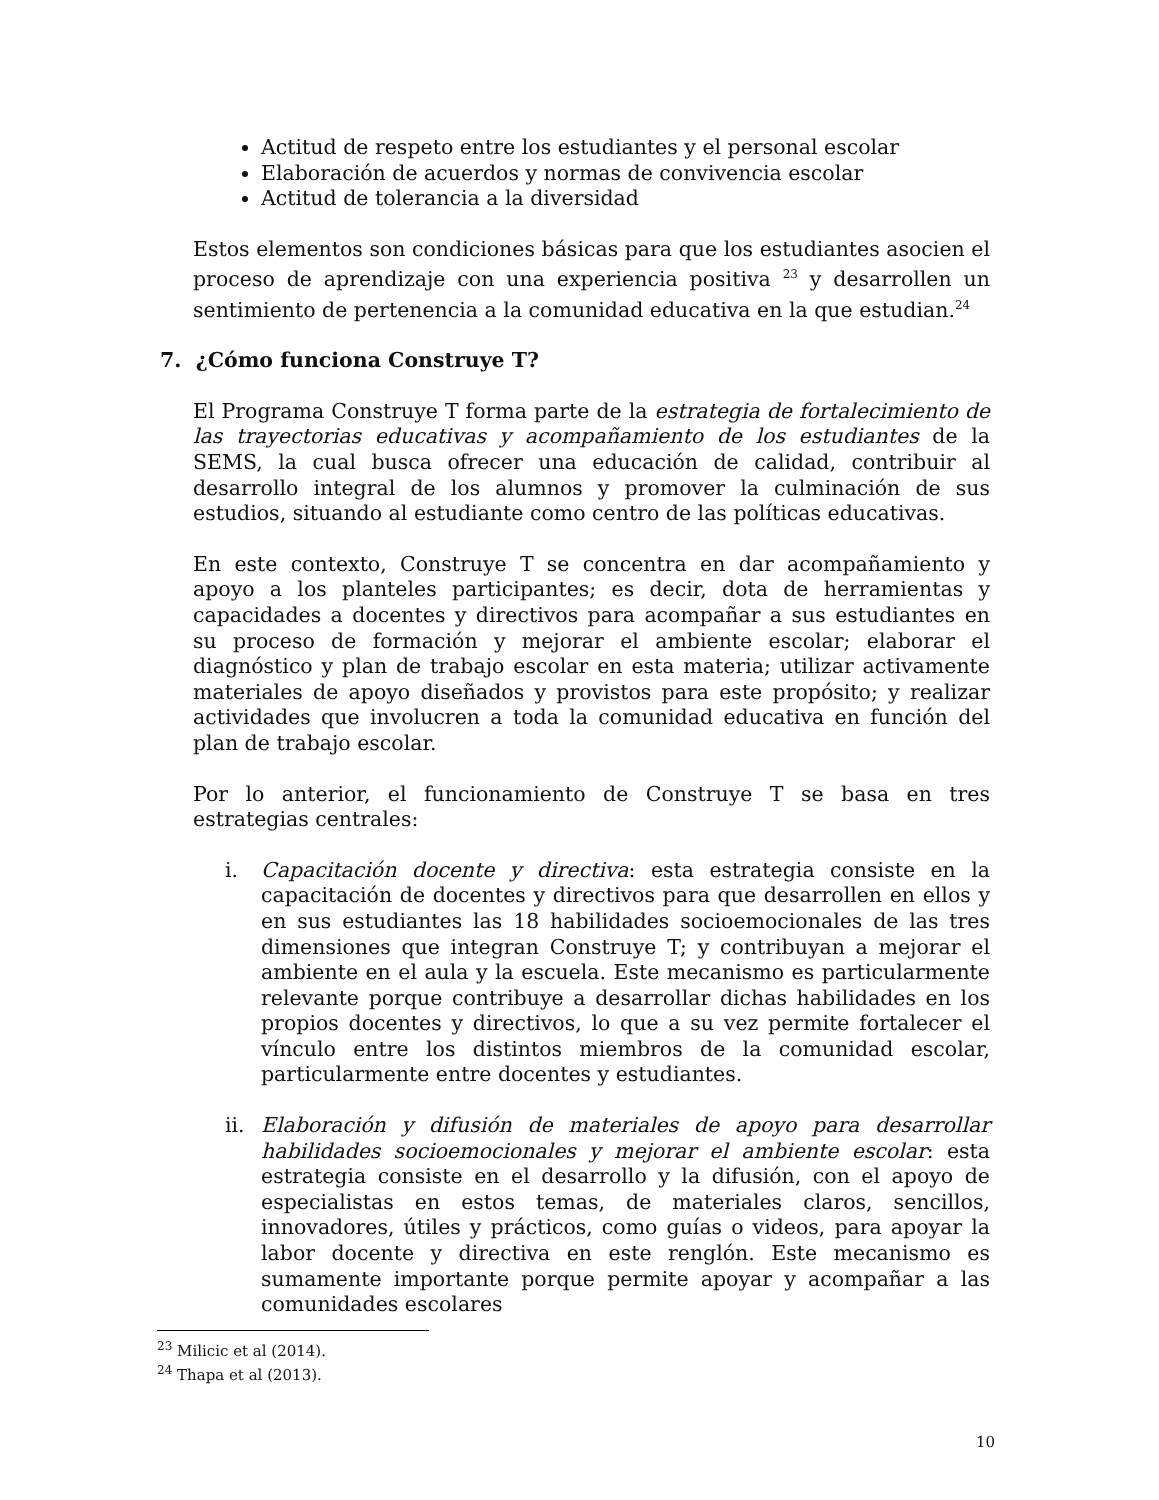Actitud de respeto entre los estudiantes y el personal escolar
Elaboración de acuerdos y normas de convivencia escolar
Actitud de tolerancia a la diversidad
Estos elementos son condiciones básicas para que los estudiantes asocien el proceso de aprendizaje con una experiencia positiva <sup>23</sup> y desarrollen un sentimiento de pertenencia a la comunidad educativa en la que estudian.<sup>24</sup>
7. ¿Cómo funciona Construye T?
El Programa Construye T forma parte de la estrategia de fortalecimiento de las trayectorias educativas y acompañamiento de los estudiantes de la SEMS, la cual busca ofrecer una educación de calidad, contribuir al desarrollo integral de los alumnos y promover la culminación de sus estudios, situando al estudiante como centro de las políticas educativas.
En este contexto, Construye T se concentra en dar acompañamiento y apoyo a los planteles participantes; es decir, dota de herramientas y capacidades a docentes y directivos para acompañar a sus estudiantes en su proceso de formación y mejorar el ambiente escolar; elaborar el diagnóstico y plan de trabajo escolar en esta materia; utilizar activamente materiales de apoyo diseñados y provistos para este propósito; y realizar actividades que involucren a toda la comunidad educativa en función del plan de trabajo escolar.
Por lo anterior, el funcionamiento de Construye T se basa en tres estrategias centrales:
i. Capacitación docente y directiva: esta estrategia consiste en la capacitación de docentes y directivos para que desarrollen en ellos y en sus estudiantes las 18 habilidades socioemocionales de las tres dimensiones que integran Construye T; y contribuyan a mejorar el ambiente en el aula y la escuela. Este mecanismo es particularmente relevante porque contribuye a desarrollar dichas habilidades en los propios docentes y directivos, lo que a su vez permite fortalecer el vínculo entre los distintos miembros de la comunidad escolar, particularmente entre docentes y estudiantes.
ii. Elaboración y difusión de materiales de apoyo para desarrollar habilidades socioemocionales y mejorar el ambiente escolar: esta estrategia consiste en el desarrollo y la difusión, con el apoyo de especialistas en estos temas, de materiales claros, sencillos, innovadores, útiles y prácticos, como guías o videos, para apoyar la labor docente y directiva en este renglón. Este mecanismo es sumamente importante porque permite apoyar y acompañar a las comunidades escolares
<sup>23</sup> Milicic et al (2014).
<sup>24</sup> Thapa et al (2013).
10